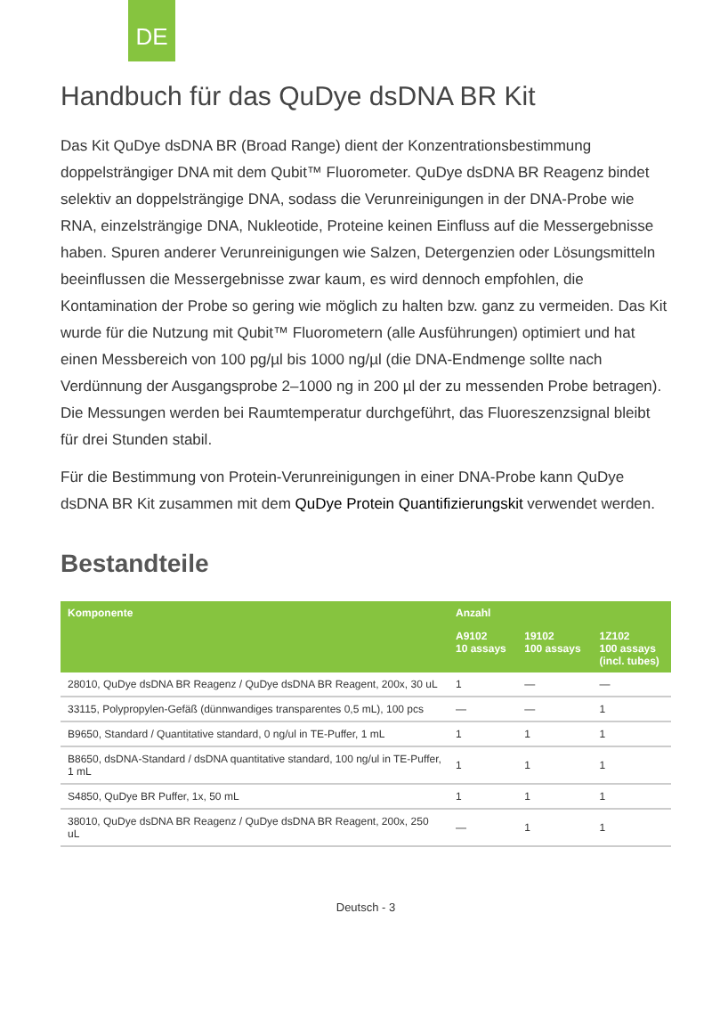DE
Handbuch für das QuDye dsDNA BR Kit
Das Kit QuDye dsDNA BR (Broad Range) dient der Konzentrationsbestimmung doppelsträngiger DNA mit dem Qubit™ Fluorometer. QuDye dsDNA BR Reagenz bindet selektiv an doppelsträngige DNA, sodass die Verunreinigungen in der DNA-Probe wie RNA, einzelsträngige DNA, Nukleotide, Proteine keinen Einfluss auf die Messergebnisse haben. Spuren anderer Verunreinigungen wie Salzen, Detergenzien oder Lösungsmitteln beeinflussen die Messergebnisse zwar kaum, es wird dennoch empfohlen, die Kontamination der Probe so gering wie möglich zu halten bzw. ganz zu vermeiden. Das Kit wurde für die Nutzung mit Qubit™ Fluorometern (alle Ausführungen) optimiert und hat einen Messbereich von 100 pg/µl bis 1000 ng/µl (die DNA-Endmenge sollte nach Verdünnung der Ausgangsprobe 2–1000 ng in 200 µl der zu messenden Probe betragen). Die Messungen werden bei Raumtemperatur durchgeführt, das Fluoreszenzsignal bleibt für drei Stunden stabil.
Für die Bestimmung von Protein-Verunreinigungen in einer DNA-Probe kann QuDye dsDNA BR Kit zusammen mit dem QuDye Protein Quantifizierungskit verwendet werden.
Bestandteile
| Komponente | Anzahl | | |
| --- | --- | --- | --- |
| | A9102 10 assays | 19102 100 assays | 1Z102 100 assays (incl. tubes) |
| 28010, QuDye dsDNA BR Reagenz / QuDye dsDNA BR Reagent, 200x, 30 uL | 1 | — | — |
| 33115, Polypropylen-Gefäß (dünnwandiges transparentes 0,5 mL), 100 pcs | — | — | 1 |
| B9650, Standard / Quantitative standard, 0 ng/ul in TE-Puffer, 1 mL | 1 | 1 | 1 |
| B8650, dsDNA-Standard / dsDNA quantitative standard, 100 ng/ul in TE-Puffer, 1 mL | 1 | 1 | 1 |
| S4850, QuDye BR Puffer, 1x, 50 mL | 1 | 1 | 1 |
| 38010, QuDye dsDNA BR Reagenz / QuDye dsDNA BR Reagent, 200x, 250 uL | — | 1 | 1 |
Deutsch - 3